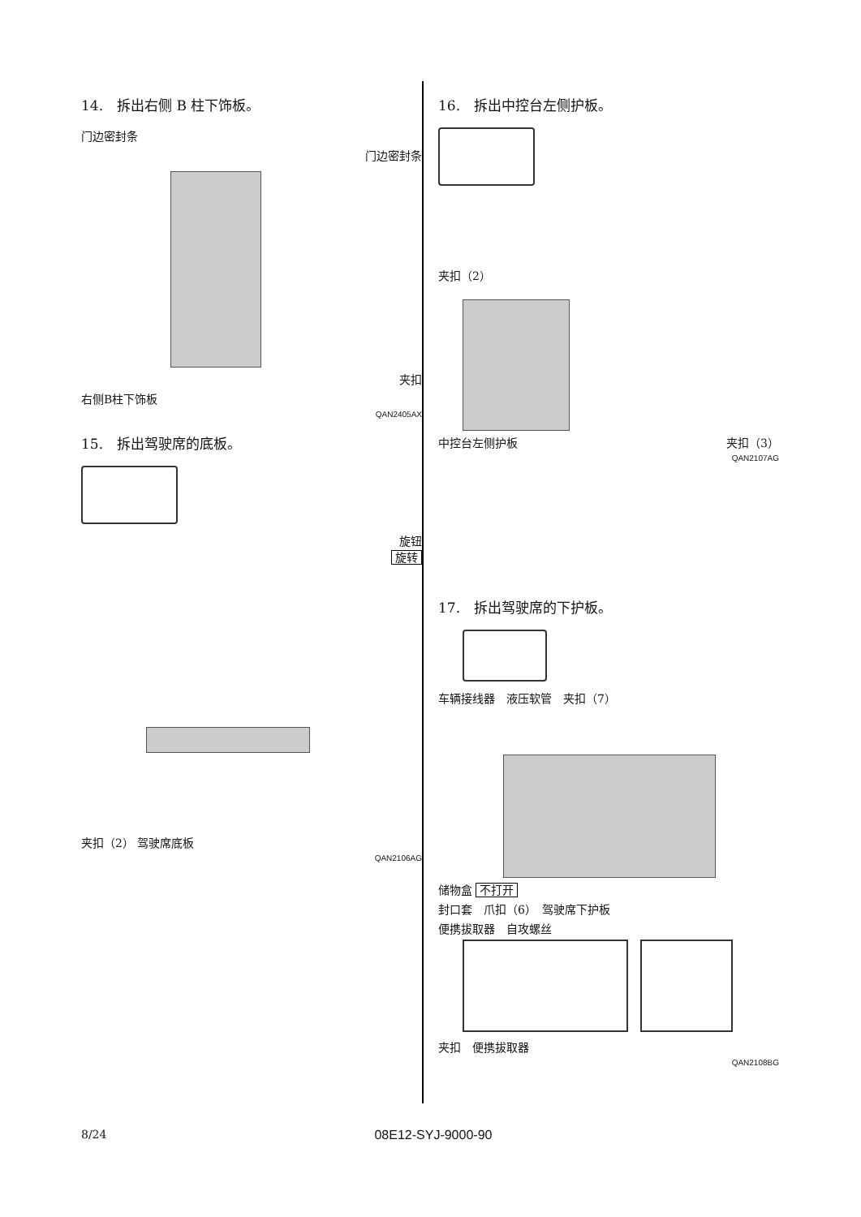14.　拆出右侧 B 柱下饰板。
门边密封条
门边密封条
夹扣
右侧B柱下饰板
QAN2405AX
15.　拆出驾驶席的底板。
旋钮
旋转
夹扣（2） 驾驶席底板
QAN2106AG
16.　拆出中控台左侧护板。
夹扣（2）
中控台左侧护板 夹扣（3）
QAN2107AG
17.　拆出驾驶席的下护板。
车辆接线器　液压软管　夹扣（7）
储物盒 不打开
封口套　爪扣（6）　驾驶席下护板
便携拔取器　自攻螺丝
夹扣　便携拔取器
QAN2108BG
8/24 08E12-SYJ-9000-90